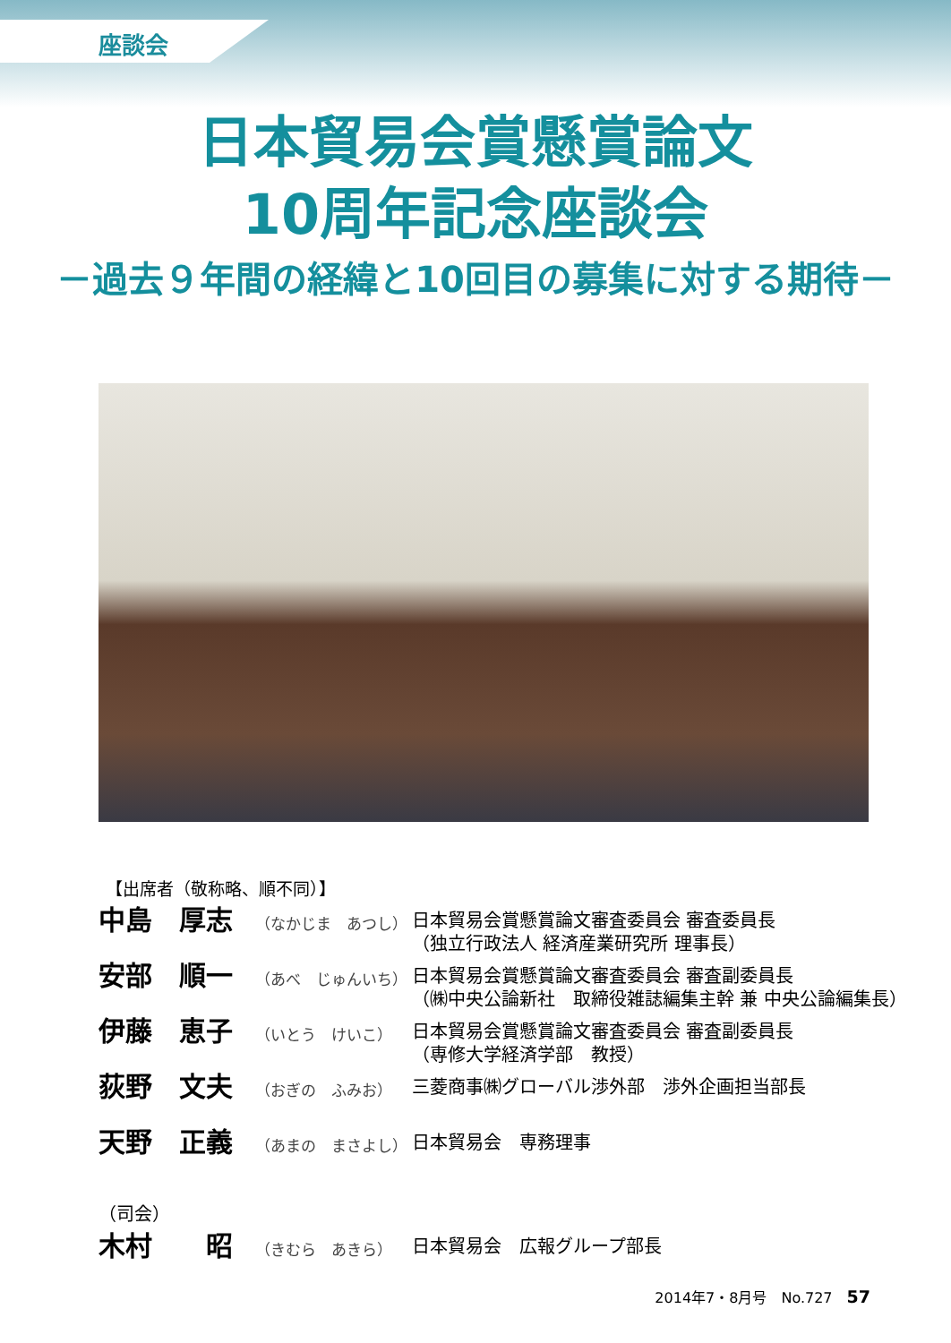座談会
日本貿易会賞懸賞論文
10周年記念座談会
－過去９年間の経緯と10回目の募集に対する期待－
【出席者（敬称略、順不同）】
| 中島 厚志 | （なかじま あつし） | 日本貿易会賞懸賞論文審査委員会 審査委員長 （独立行政法人 経済産業研究所 理事長） |
| 安部 順一 | （あべ じゅんいち） | 日本貿易会賞懸賞論文審査委員会 審査副委員長 （㈱中央公論新社 取締役雑誌編集主幹 兼 中央公論編集長） |
| 伊藤 恵子 | （いとう けいこ） | 日本貿易会賞懸賞論文審査委員会 審査副委員長 （専修大学経済学部 教授） |
| 荻野 文夫 | （おぎの ふみお） | 三菱商事㈱グローバル渉外部 渉外企画担当部長 |
| 天野 正義 | （あまの まさよし） | 日本貿易会 専務理事 |
| （司会） | | |
| 木村 昭 | （きむら あきら） | 日本貿易会 広報グループ部長 |
2014年7・8月号　No.727　57